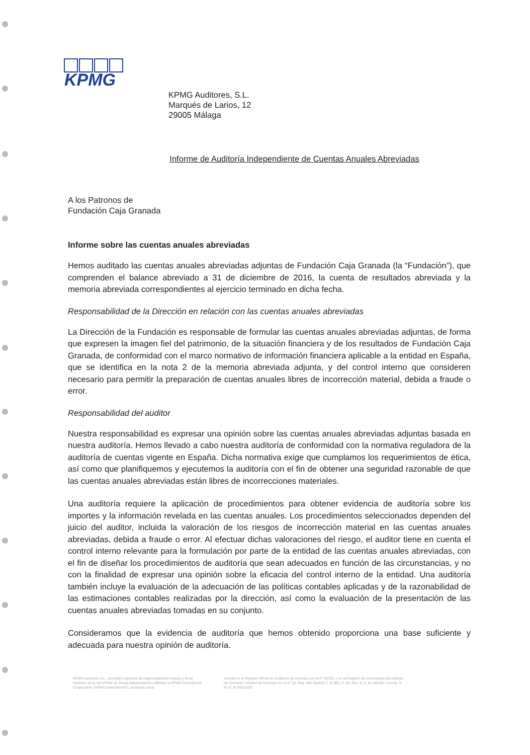KPMG
KPMG Auditores, S.L.
Marqués de Larios, 12
29005 Málaga
Informe de Auditoría Independiente de Cuentas Anuales Abreviadas
A los Patronos de
Fundación Caja Granada
Informe sobre las cuentas anuales abreviadas
Hemos auditado las cuentas anuales abreviadas adjuntas de Fundación Caja Granada (la “Fundación”), que comprenden el balance abreviado a 31 de diciembre de 2016, la cuenta de resultados abreviada y la memoria abreviada correspondientes al ejercicio terminado en dicha fecha.
Responsabilidad de la Dirección en relación con las cuentas anuales abreviadas
La Dirección de la Fundación es responsable de formular las cuentas anuales abreviadas adjuntas, de forma que expresen la imagen fiel del patrimonio, de la situación financiera y de los resultados de Fundación Caja Granada, de conformidad con el marco normativo de información financiera aplicable a la entidad en España, que se identifica en la nota 2 de la memoria abreviada adjunta, y del control interno que consideren necesario para permitir la preparación de cuentas anuales libres de incorrección material, debida a fraude o error.
Responsabilidad del auditor
Nuestra responsabilidad es expresar una opinión sobre las cuentas anuales abreviadas adjuntas basada en nuestra auditoría. Hemos llevado a cabo nuestra auditoría de conformidad con la normativa reguladora de la auditoría de cuentas vigente en España. Dicha normativa exige que cumplamos los requerimientos de ética, así como que planifiquemos y ejecutemos la auditoría con el fin de obtener una seguridad razonable de que las cuentas anuales abreviadas están libres de incorrecciones materiales.
Una auditoría requiere la aplicación de procedimientos para obtener evidencia de auditoría sobre los importes y la información revelada en las cuentas anuales. Los procedimientos seleccionados dependen del juicio del auditor, incluida la valoración de los riesgos de incorrección material en las cuentas anuales abreviadas, debida a fraude o error. Al efectuar dichas valoraciones del riesgo, el auditor tiene en cuenta el control interno relevante para la formulación por parte de la entidad de las cuentas anuales abreviadas, con el fin de diseñar los procedimientos de auditoría que sean adecuados en función de las circunstancias, y no con la finalidad de expresar una opinión sobre la eficacia del control interno de la entidad. Una auditoría también incluye la evaluación de la adecuación de las políticas contables aplicadas y de la razonabilidad de las estimaciones contables realizadas por la dirección, así como la evaluación de la presentación de las cuentas anuales abreviadas tomadas en su conjunto.
Consideramos que la evidencia de auditoría que hemos obtenido proporciona una base suficiente y adecuada para nuestra opinión de auditoría.
KPMG Auditores S.L., sociedad española de responsabilidad limitada y firma miembro de la red KPMG de firmas independientes afiliadas a KPMG International Cooperative ("KPMG International"), sociedad suiza.
Inscrita en el Registro Oficial de Auditores de Cuentas con el nº S0702, y en el Registro de Sociedades del Instituto de Censores Jurados de Cuentas con el nº 10. Reg. Mer Madrid, T. 11.961, F. 90, Sec. 8, H. M-188.007, Inscrip. 9 N.I.F. B-78510153